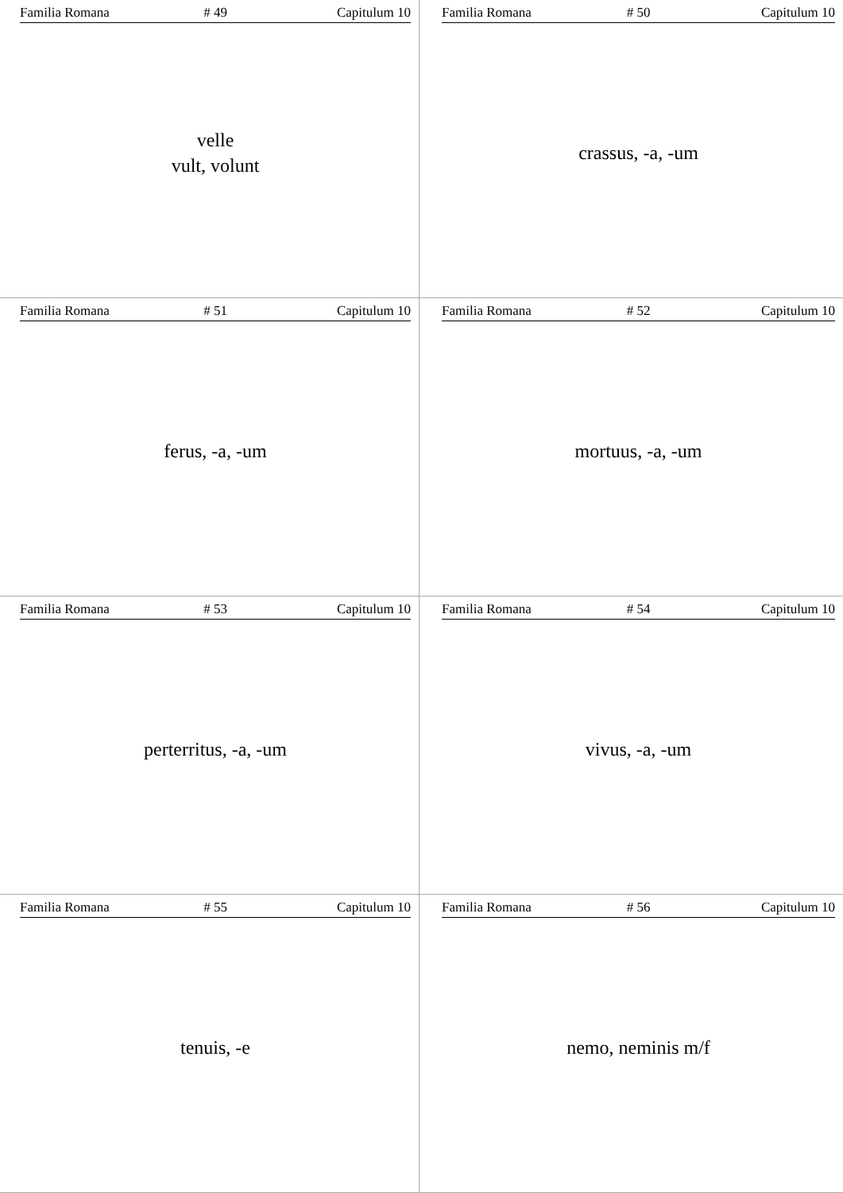Familia Romana # 49 Capitulum 10
velle
vult, volunt
Familia Romana # 50 Capitulum 10
crassus, -a, -um
Familia Romana # 51 Capitulum 10
ferus, -a, -um
Familia Romana # 52 Capitulum 10
mortuus, -a, -um
Familia Romana # 53 Capitulum 10
perterritus, -a, -um
Familia Romana # 54 Capitulum 10
vivus, -a, -um
Familia Romana # 55 Capitulum 10
tenuis, -e
Familia Romana # 56 Capitulum 10
nemo, neminis m/f